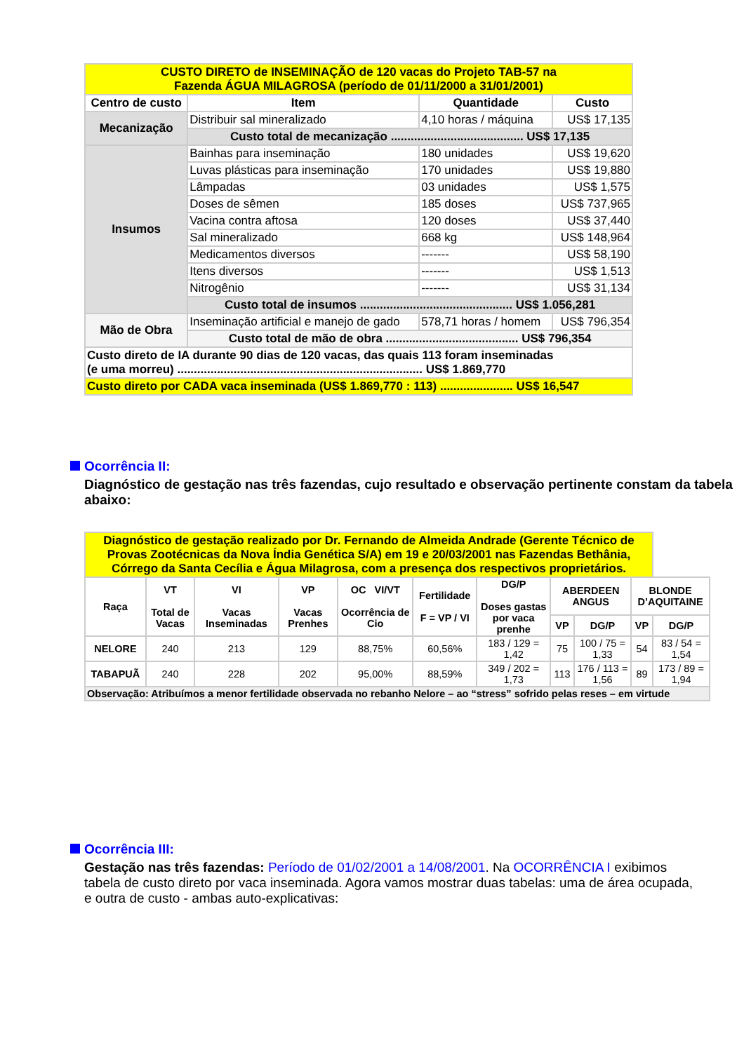| CUSTO DIRETO de INSEMINAÇÃO de 120 vacas do Projeto TAB-57 na Fazenda ÁGUA MILAGROSA (período de 01/11/2000 a 31/01/2001) | | | |
| Centro de custo | Item | Quantidade | Custo |
| Mecanização | Distribuir sal mineralizado | 4,10 horas / máquina | US$ 17,135 |
| | Custo total de mecanização ........................................ US$ 17,135 | | |
| Insumos | Bainhas para inseminação | 180 unidades | US$ 19,620 |
| | Luvas plásticas para inseminação | 170 unidades | US$ 19,880 |
| | Lâmpadas | 03 unidades | US$ 1,575 |
| | Doses de sêmen | 185 doses | US$ 737,965 |
| | Vacina contra aftosa | 120 doses | US$ 37,440 |
| | Sal mineralizado | 668 kg | US$ 148,964 |
| | Medicamentos diversos | ------- | US$ 58,190 |
| | Itens diversos | ------- | US$ 1,513 |
| | Nitrogênio | ------- | US$ 31,134 |
| | Custo total de insumos .............................................. US$ 1.056,281 | | |
| Mão de Obra | Inseminação artificial e manejo de gado | 578,71 horas / homem | US$ 796,354 |
| | Custo total de mão de obra ........................................ US$ 796,354 | | |
| Custo direto de IA durante 90 dias de 120 vacas, das quais 113 foram inseminadas (e uma morreu) .......................................................................... US$ 1.869,770 | | | |
| Custo direto por CADA vaca inseminada (US$ 1.869,770 : 113) ...................... US$ 16,547 | | | |
Ocorrência II:
Diagnóstico de gestação nas três fazendas, cujo resultado e observação pertinente constam da tabela abaixo:
| Diagnóstico de gestação realizado por Dr. Fernando de Almeida Andrade (Gerente Técnico de Provas Zootécnicas da Nova Índia Genética S/A) em 19 e 20/03/2001 nas Fazendas Bethânia, Córrego da Santa Cecília e Água Milagrosa, com a presença dos respectivos proprietários. | | | | | | | | | | |
| Raça | VT Total de Vacas | VI Vacas Inseminadas | VP Vacas Prenhes | OC VI/VT Ocorrência de Cio | Fertilidade F = VP / VI | DG/P Doses gastas por vaca prenhe | ABERDEEN ANGUS | | BLONDE D’AQUITAINE | |
| | | | | | | | VP | DG/P | VP | DG/P |
| NELORE | 240 | 213 | 129 | 88,75% | 60,56% | 183 / 129 = 1,42 | 75 | 100 / 75 = 1,33 | 54 | 83 / 54 = 1,54 |
| TABAPUÃ | 240 | 228 | 202 | 95,00% | 88,59% | 349 / 202 = 1,73 | 113 | 176 / 113 = 1,56 | 89 | 173 / 89 = 1,94 |
| Observação: Atribuímos a menor fertilidade observada no rebanho Nelore – ao “stress” sofrido pelas reses – em virtude | | | | | | | | | | |
Ocorrência III:
Gestação nas três fazendas: Período de 01/02/2001 a 14/08/2001. Na OCORRÊNCIA I exibimos tabela de custo direto por vaca inseminada. Agora vamos mostrar duas tabelas: uma de área ocupada, e outra de custo - ambas auto-explicativas: